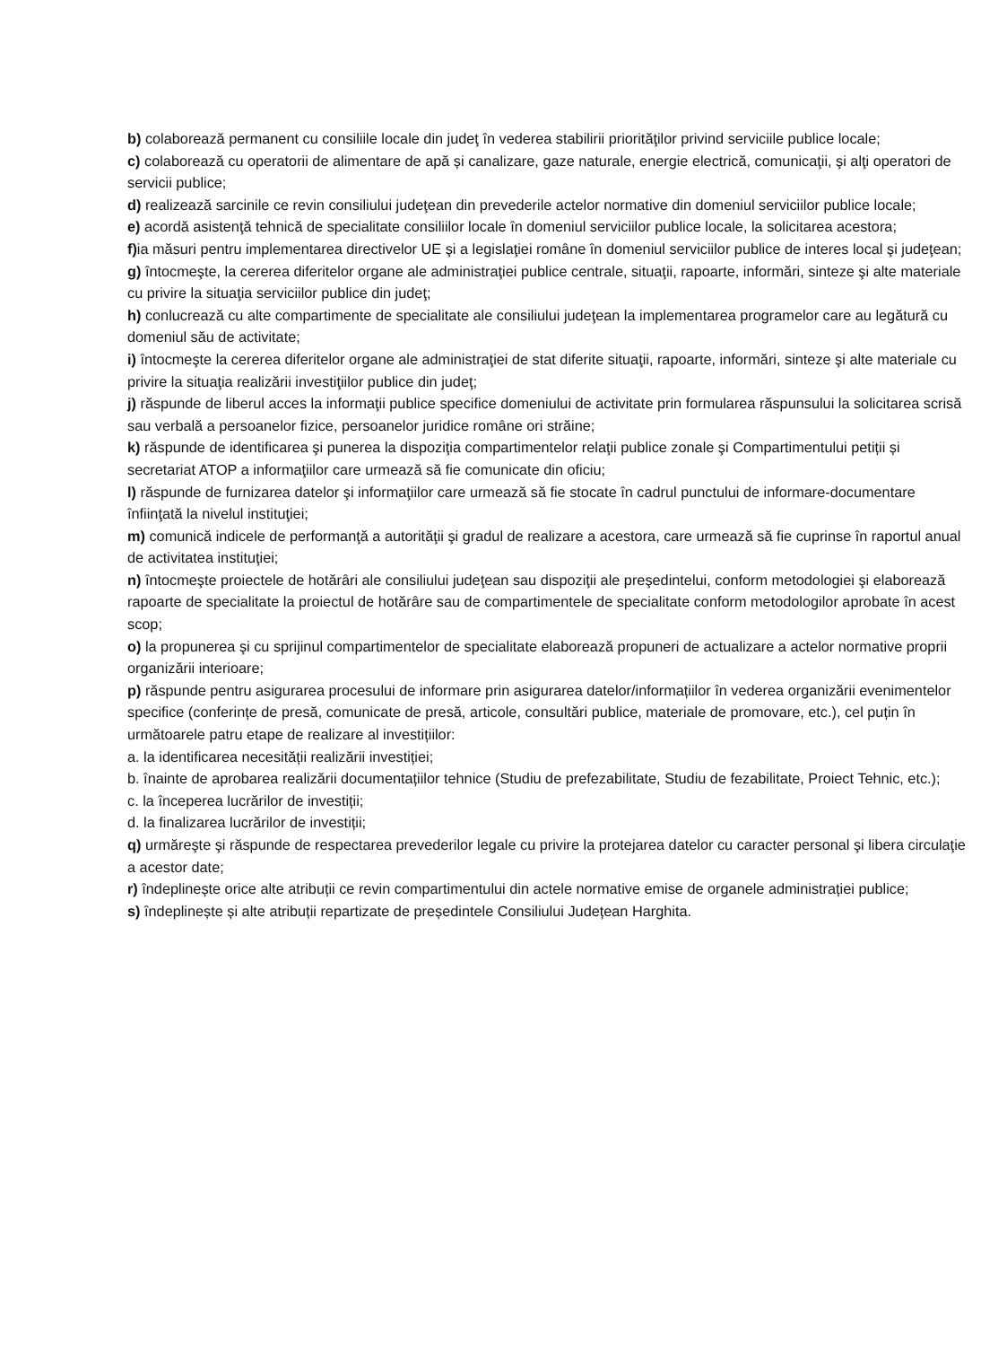b) colaborează permanent cu consiliile locale din judeţ în vederea stabilirii priorităţilor privind serviciile publice locale;
c) colaborează cu operatorii de alimentare de apă și canalizare, gaze naturale, energie electrică, comunicaţii, şi alţi operatori de servicii publice;
d) realizează sarcinile ce revin consiliului judeţean din prevederile actelor normative din domeniul serviciilor publice locale;
e) acordă asistenţă tehnică de specialitate consiliilor locale în domeniul serviciilor publice locale, la solicitarea acestora;
f) ia măsuri pentru implementarea directivelor UE şi a legislaţiei române în domeniul serviciilor publice de interes local şi judeţean;
g) întocmeşte, la cererea diferitelor organe ale administraţiei publice centrale, situaţii, rapoarte, informări, sinteze şi alte materiale cu privire la situaţia serviciilor publice din judeţ;
h) conlucrează cu alte compartimente de specialitate ale consiliului judeţean la implementarea programelor care au legătură cu domeniul său de activitate;
i) întocmeşte la cererea diferitelor organe ale administraţiei de stat diferite situaţii, rapoarte, informări, sinteze şi alte materiale cu privire la situaţia realizării investiţiilor publice din judeţ;
j) răspunde de liberul acces la informaţii publice specifice domeniului de activitate prin formularea răspunsului la solicitarea scrisă sau verbală a persoanelor fizice, persoanelor juridice române ori străine;
k) răspunde de identificarea şi punerea la dispoziţia compartimentelor relaţii publice zonale şi Compartimentului petiții și secretariat ATOP a informaţiilor care urmează să fie comunicate din oficiu;
l) răspunde de furnizarea datelor şi informaţiilor care urmează să fie stocate în cadrul punctului de informare-documentare înfiinţată la nivelul instituţiei;
m) comunică indicele de performanţă a autorităţii şi gradul de realizare a acestora, care urmează să fie cuprinse în raportul anual de activitatea instituţiei;
n) întocmeşte proiectele de hotărâri ale consiliului judeţean sau dispoziţii ale preşedintelui, conform metodologiei şi elaborează rapoarte de specialitate la proiectul de hotărâre sau de compartimentele de specialitate conform metodologilor aprobate în acest scop;
o) la propunerea şi cu sprijinul compartimentelor de specialitate elaborează propuneri de actualizare a actelor normative proprii organizării interioare;
p) răspunde pentru asigurarea procesului de informare prin asigurarea datelor/informațiilor în vederea organizării evenimentelor specifice (conferințe de presă, comunicate de presă, articole, consultări publice, materiale de promovare, etc.), cel puțin în următoarele patru etape de realizare al investițiilor:
a. la identificarea necesității realizării investiției;
b. înainte de aprobarea realizării documentațiilor tehnice (Studiu de prefezabilitate, Studiu de fezabilitate, Proiect Tehnic, etc.);
c. la începerea lucrărilor de investiții;
d. la finalizarea lucrărilor de investiții;
q) urmăreşte şi răspunde de respectarea prevederilor legale cu privire la protejarea datelor cu caracter personal şi libera circulaţie a acestor date;
r) îndeplinește orice alte atribuții ce revin compartimentului din actele normative emise de organele administrației publice;
s) îndeplinește și alte atribuții repartizate de președintele Consiliului Județean Harghita.